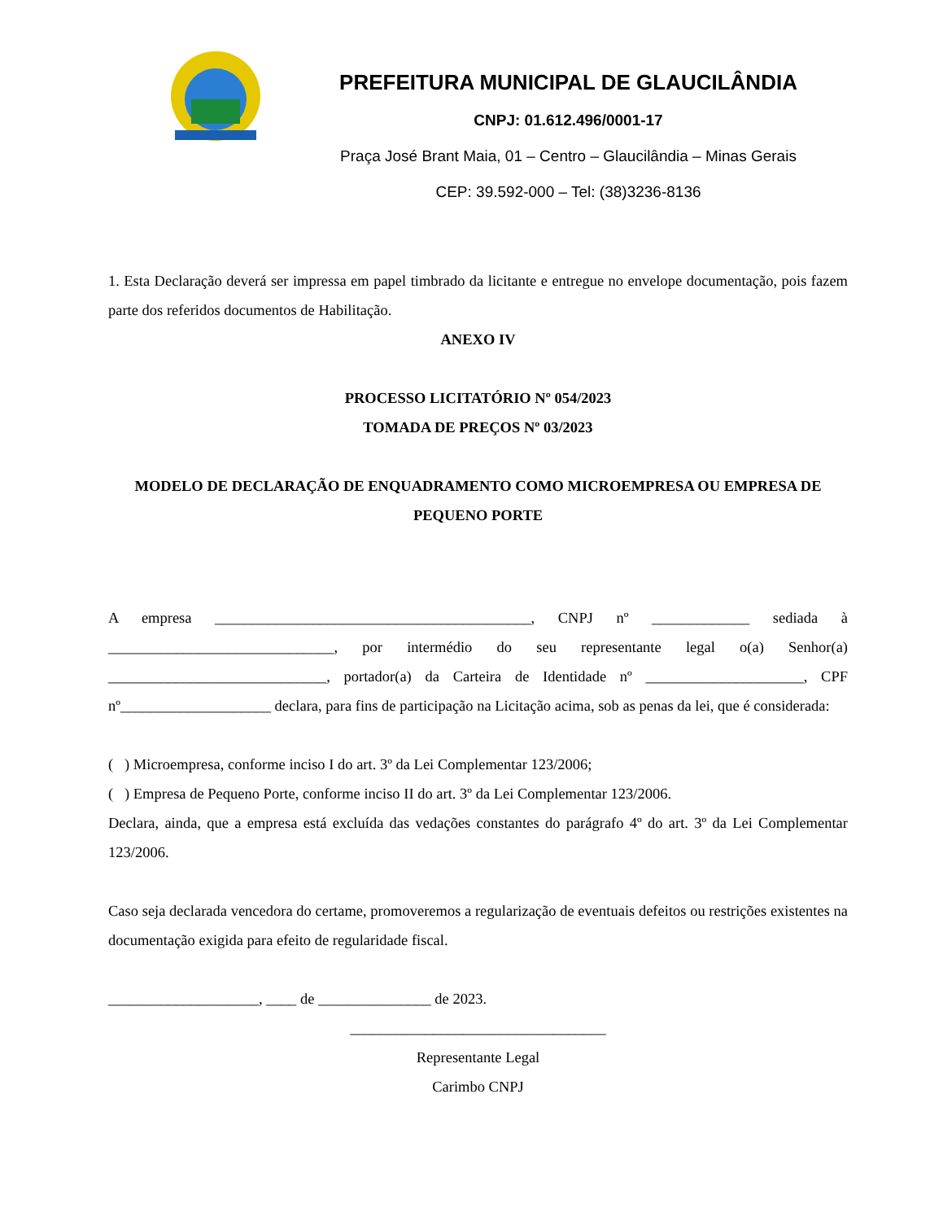PREFEITURA MUNICIPAL DE GLAUCILÂNDIA
CNPJ: 01.612.496/0001-17
Praça José Brant Maia, 01 – Centro – Glaucilândia – Minas Gerais
CEP: 39.592-000 – Tel: (38)3236-8136
1. Esta Declaração deverá ser impressa em papel timbrado da licitante e entregue no envelope documentação, pois fazem parte dos referidos documentos de Habilitação.
ANEXO IV
PROCESSO LICITATÓRIO Nº 054/2023
TOMADA DE PREÇOS Nº 03/2023
MODELO DE DECLARAÇÃO DE ENQUADRAMENTO COMO MICROEMPRESA OU EMPRESA DE PEQUENO PORTE
A empresa __________________________________________, CNPJ nº _____________ sediada à ______________________________, por intermédio do seu representante legal o(a) Senhor(a) _____________________________, portador(a) da Carteira de Identidade nº _____________________, CPF nº____________________ declara, para fins de participação na Licitação acima, sob as penas da lei, que é considerada:
( ) Microempresa, conforme inciso I do art. 3º da Lei Complementar 123/2006;
( ) Empresa de Pequeno Porte, conforme inciso II do art. 3º da Lei Complementar 123/2006.
Declara, ainda, que a empresa está excluída das vedações constantes do parágrafo 4º do art. 3º da Lei Complementar 123/2006.
Caso seja declarada vencedora do certame, promoveremos a regularização de eventuais defeitos ou restrições existentes na documentação exigida para efeito de regularidade fiscal.
____________________, ____ de _______________ de 2023.
__________________________________
Representante Legal
Carimbo CNPJ